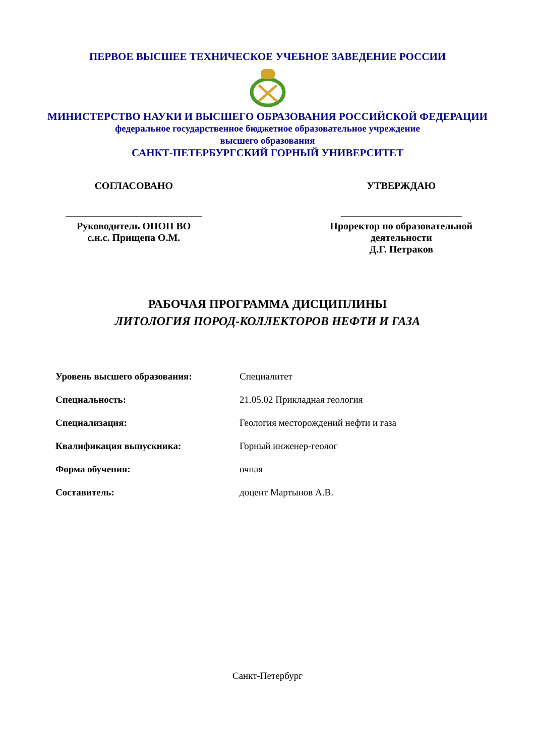ПЕРВОЕ ВЫСШЕЕ ТЕХНИЧЕСКОЕ УЧЕБНОЕ ЗАВЕДЕНИЕ РОССИИ
МИНИСТЕРСТВО НАУКИ И ВЫСШЕГО ОБРАЗОВАНИЯ РОССИЙСКОЙ ФЕДЕРАЦИИ
федеральное государственное бюджетное образовательное учреждение
высшего образования
САНКТ-ПЕТЕРБУРГСКИЙ ГОРНЫЙ УНИВЕРСИТЕТ
СОГЛАСОВАНО
___________________________
Руководитель ОПОП ВО
с.н.с. Прищепа О.М.
УТВЕРЖДАЮ
________________________
Проректор по образовательной
деятельности
Д.Г. Петраков
РАБОЧАЯ ПРОГРАММА ДИСЦИПЛИНЫ
ЛИТОЛОГИЯ ПОРОД-КОЛЛЕКТОРОВ НЕФТИ И ГАЗА
| Уровень высшего образования: | Специалитет |
| Специальность: | 21.05.02 Прикладная геология |
| Специализация: | Геология месторождений нефти и газа |
| Квалификация выпускника: | Горный инженер-геолог |
| Форма обучения: | очная |
| Составитель: | доцент Мартынов А.В. |
Санкт-Петербург